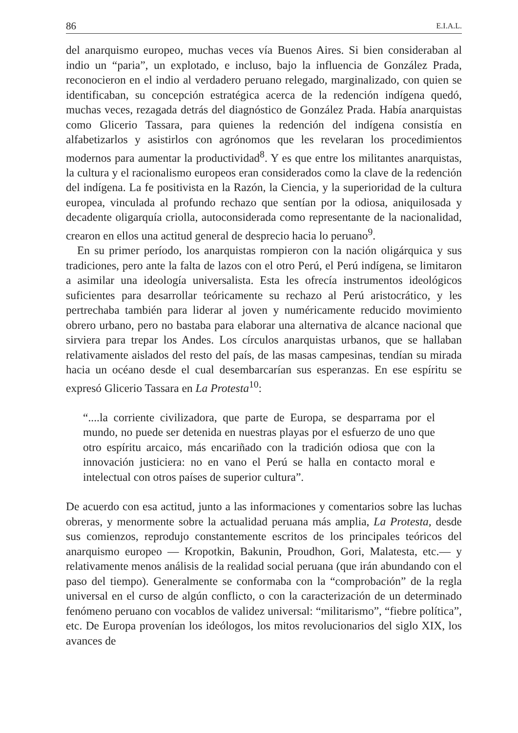86 E.I.A.L.
del anarquismo europeo, muchas veces vía Buenos Aires. Si bien consideraban al indio un “paria”, un explotado, e incluso, bajo la influencia de González Prada, reconocieron en el indio al verdadero peruano relegado, marginalizado, con quien se identificaban, su concepción estratégica acerca de la redención indígena quedó, muchas veces, rezagada detrás del diagnóstico de González Prada. Había anarquistas como Glicerio Tassara, para quienes la redención del indígena consistía en alfabetizarlos y asistirlos con agrónomos que les revelaran los procedimientos modernos para aumentar la productividad<sup>8</sup>. Y es que entre los militantes anarquistas, la cultura y el racionalismo europeos eran considerados como la clave de la redención del indígena. La fe positivista en la Razón, la Ciencia, y la superioridad de la cultura europea, vinculada al profundo rechazo que sentían por la odiosa, aniquilosada y decadente oligarquía criolla, autoconsiderada como representante de la nacionalidad, crearon en ellos una actitud general de desprecio hacia lo peruano<sup>9</sup>.
En su primer período, los anarquistas rompieron con la nación oligárquica y sus tradiciones, pero ante la falta de lazos con el otro Perú, el Perú indígena, se limitaron a asimilar una ideología universalista. Esta les ofrecía instrumentos ideológicos suficientes para desarrollar teóricamente su rechazo al Perú aristocrático, y les pertrechaba también para liderar al joven y numéricamente reducido movimiento obrero urbano, pero no bastaba para elaborar una alternativa de alcance nacional que sirviera para trepar los Andes. Los círculos anarquistas urbanos, que se hallaban relativamente aislados del resto del país, de las masas campesinas, tendían su mirada hacia un océano desde el cual desembarcarían sus esperanzas. En ese espíritu se expresó Glicerio Tassara en La Protesta<sup>10</sup>:
“....la corriente civilizadora, que parte de Europa, se desparrama por el mundo, no puede ser detenida en nuestras playas por el esfuerzo de uno que otro espíritu arcaico, más encariñado con la tradición odiosa que con la innovación justiciera: no en vano el Perú se halla en contacto moral e intelectual con otros países de superior cultura”.
De acuerdo con esa actitud, junto a las informaciones y comentarios sobre las luchas obreras, y menormente sobre la actualidad peruana más amplia, La Protesta, desde sus comienzos, reprodujo constantemente escritos de los principales teóricos del anarquismo europeo — Kropotkin, Bakunin, Proudhon, Gori, Malatesta, etc.— y relativamente menos análisis de la realidad social peruana (que irán abundando con el paso del tiempo). Generalmente se conformaba con la “comprobación” de la regla universal en el curso de algún conflicto, o con la caracterización de un determinado fenómeno peruano con vocablos de validez universal: “militarismo”, “fiebre política”, etc. De Europa provenían los ideólogos, los mitos revolucionarios del siglo XIX, los avances de